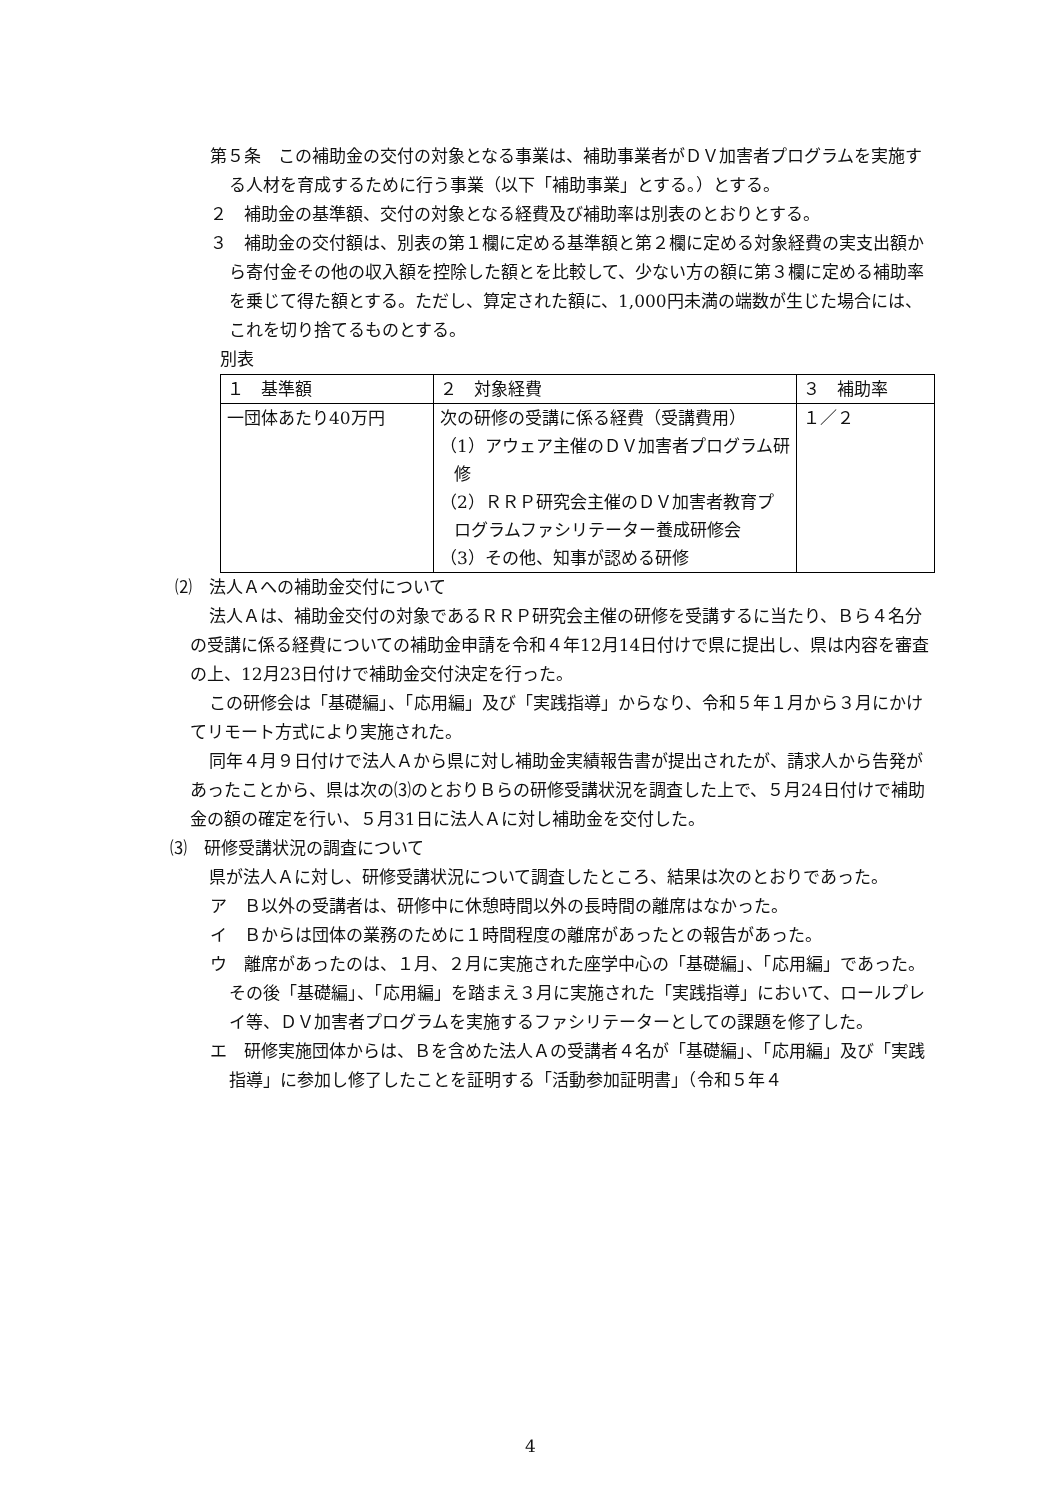第５条　この補助金の交付の対象となる事業は、補助事業者がＤＶ加害者プログラムを実施する人材を育成するために行う事業（以下「補助事業」とする。）とする。
２　補助金の基準額、交付の対象となる経費及び補助率は別表のとおりとする。
３　補助金の交付額は、別表の第１欄に定める基準額と第２欄に定める対象経費の実支出額から寄付金その他の収入額を控除した額とを比較して、少ない方の額に第３欄に定める補助率を乗じて得た額とする。ただし、算定された額に、1,000円未満の端数が生じた場合には、これを切り捨てるものとする。
別表
| １ 基準額 | ２ 対象経費 | ３ 補助率 |
| 一団体あたり40万円 | 次の研修の受講に係る経費（受講費用） （1）アウェア主催のＤＶ加害者プログラム研修 （2）ＲＲＰ研究会主催のＤＶ加害者教育プログラムファシリテーター養成研修会 （3）その他、知事が認める研修 | １／２ |
⑵　法人Ａへの補助金交付について
法人Ａは、補助金交付の対象であるＲＲＰ研究会主催の研修を受講するに当たり、Ｂら４名分の受講に係る経費についての補助金申請を令和４年12月14日付けで県に提出し、県は内容を審査の上、12月23日付けで補助金交付決定を行った。
この研修会は「基礎編」、「応用編」及び「実践指導」からなり、令和５年１月から３月にかけてリモート方式により実施された。
同年４月９日付けで法人Ａから県に対し補助金実績報告書が提出されたが、請求人から告発があったことから、県は次の⑶のとおりＢらの研修受講状況を調査した上で、５月24日付けで補助金の額の確定を行い、５月31日に法人Ａに対し補助金を交付した。
⑶　研修受講状況の調査について
県が法人Ａに対し、研修受講状況について調査したところ、結果は次のとおりであった。
ア　Ｂ以外の受講者は、研修中に休憩時間以外の長時間の離席はなかった。
イ　Ｂからは団体の業務のために１時間程度の離席があったとの報告があった。
ウ　離席があったのは、１月、２月に実施された座学中心の「基礎編」、「応用編」であった。その後「基礎編」、「応用編」を踏まえ３月に実施された「実践指導」において、ロールプレイ等、ＤＶ加害者プログラムを実施するファシリテーターとしての課題を修了した。
エ　研修実施団体からは、Ｂを含めた法人Ａの受講者４名が「基礎編」、「応用編」及び「実践指導」に参加し修了したことを証明する「活動参加証明書」（令和５年４
4